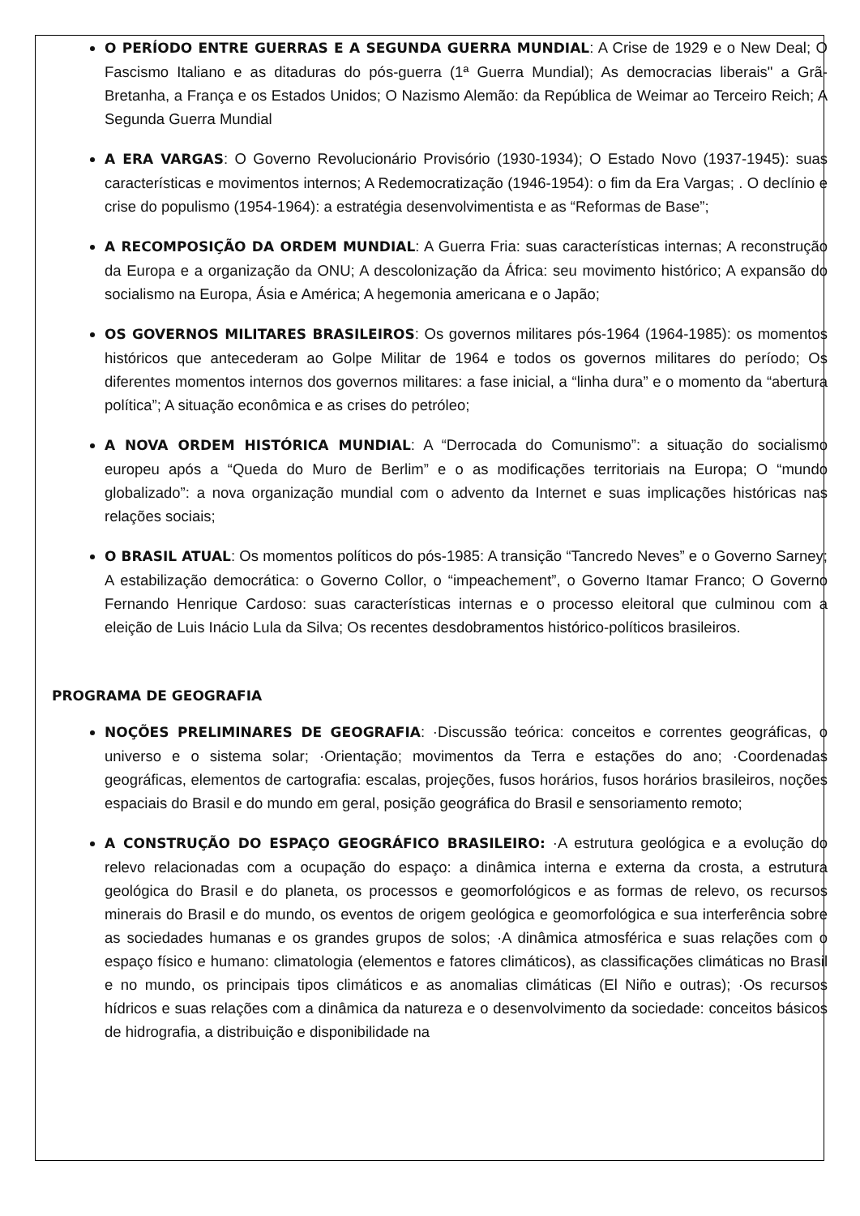O PERÍODO ENTRE GUERRAS E A SEGUNDA GUERRA MUNDIAL: A Crise de 1929 e o New Deal; O Fascismo Italiano e as ditaduras do pós-guerra (1ª Guerra Mundial); As democracias liberais" a Grã-Bretanha, a França e os Estados Unidos; O Nazismo Alemão: da República de Weimar ao Terceiro Reich; A Segunda Guerra Mundial
A ERA VARGAS: O Governo Revolucionário Provisório (1930-1934); O Estado Novo (1937-1945): suas características e movimentos internos; A Redemocratização (1946-1954): o fim da Era Vargas; . O declínio e crise do populismo (1954-1964): a estratégia desenvolvimentista e as “Reformas de Base”;
A RECOMPOSIÇÃO DA ORDEM MUNDIAL: A Guerra Fria: suas características internas; A reconstrução da Europa e a organização da ONU; A descolonização da África: seu movimento histórico; A expansão do socialismo na Europa, Ásia e América; A hegemonia americana e o Japão;
OS GOVERNOS MILITARES BRASILEIROS: Os governos militares pós-1964 (1964-1985): os momentos históricos que antecederam ao Golpe Militar de 1964 e todos os governos militares do período; Os diferentes momentos internos dos governos militares: a fase inicial, a “linha dura” e o momento da “abertura política”; A situação econômica e as crises do petróleo;
A NOVA ORDEM HISTÓRICA MUNDIAL: A “Derrocada do Comunismo”: a situação do socialismo europeu após a “Queda do Muro de Berlim” e o as modificações territoriais na Europa; O “mundo globalizado”: a nova organização mundial com o advento da Internet e suas implicações históricas nas relações sociais;
O BRASIL ATUAL: Os momentos políticos do pós-1985: A transição “Tancredo Neves” e o Governo Sarney; A estabilização democrática: o Governo Collor, o “impeachement”, o Governo Itamar Franco; O Governo Fernando Henrique Cardoso: suas características internas e o processo eleitoral que culminou com a eleição de Luis Inácio Lula da Silva; Os recentes desdobramentos histórico-políticos brasileiros.
PROGRAMA DE GEOGRAFIA
NOÇÕES PRELIMINARES DE GEOGRAFIA: ·Discussão teórica: conceitos e correntes geográficas, o universo e o sistema solar; ·Orientação; movimentos da Terra e estações do ano; ·Coordenadas geográficas, elementos de cartografia: escalas, projeções, fusos horários, fusos horários brasileiros, noções espaciais do Brasil e do mundo em geral, posição geográfica do Brasil e sensoriamento remoto;
A CONSTRUÇÃO DO ESPAÇO GEOGRÁFICO BRASILEIRO: ·A estrutura geológica e a evolução do relevo relacionadas com a ocupação do espaço: a dinâmica interna e externa da crosta, a estrutura geológica do Brasil e do planeta, os processos e geomorfológicos e as formas de relevo, os recursos minerais do Brasil e do mundo, os eventos de origem geológica e geomorfológica e sua interferência sobre as sociedades humanas e os grandes grupos de solos; ·A dinâmica atmosférica e suas relações com o espaço físico e humano: climatologia (elementos e fatores climáticos), as classificações climáticas no Brasil e no mundo, os principais tipos climáticos e as anomalias climáticas (El Niño e outras); ·Os recursos hídricos e suas relações com a dinâmica da natureza e o desenvolvimento da sociedade: conceitos básicos de hidrografia, a distribuição e disponibilidade na